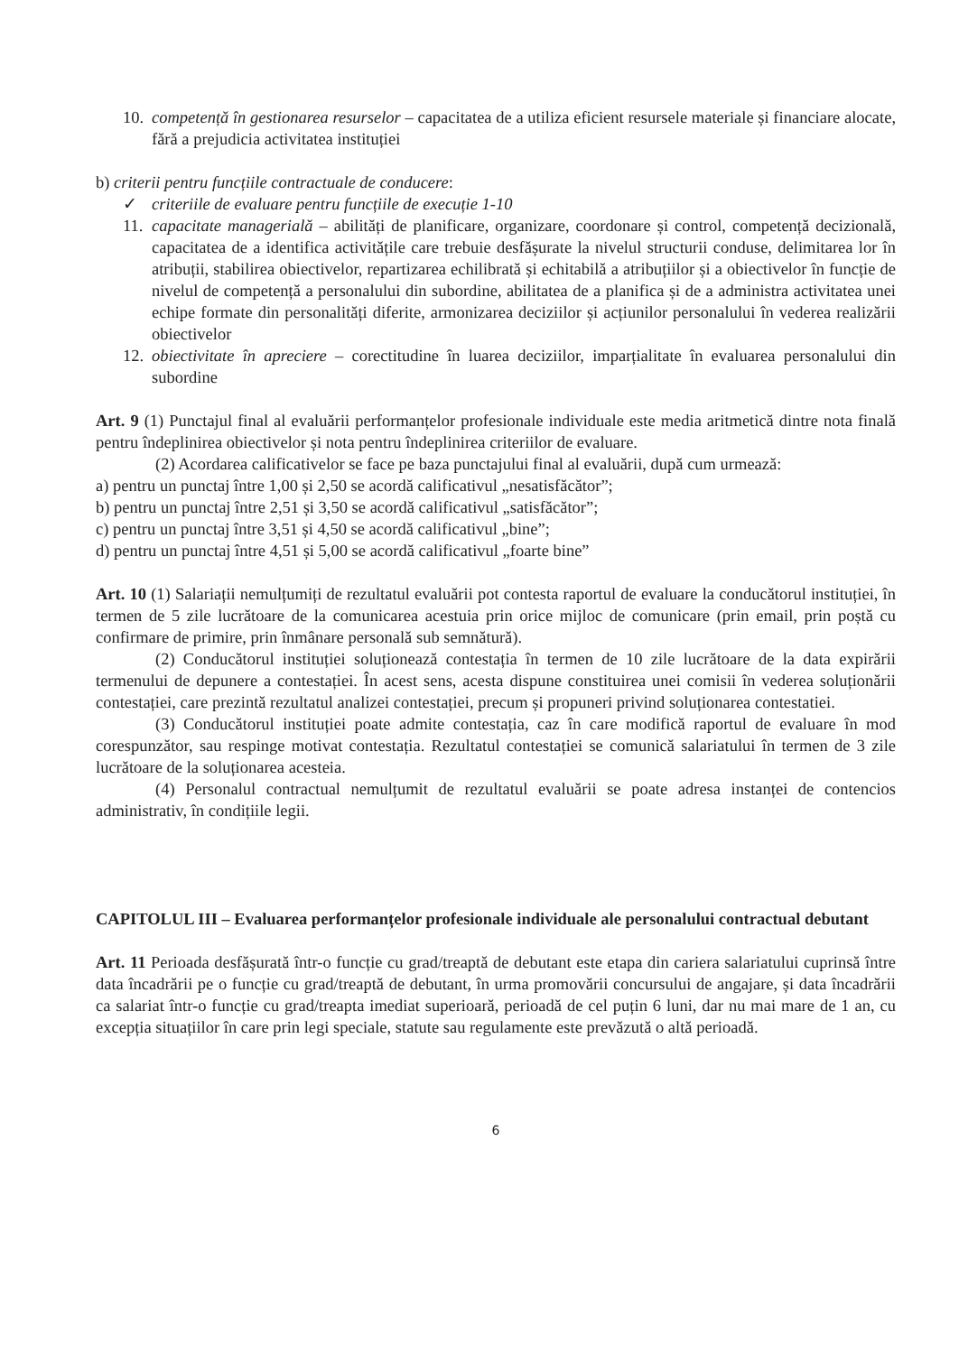10. competență în gestionarea resurselor – capacitatea de a utiliza eficient resursele materiale și financiare alocate, fără a prejudicia activitatea instituției
b) criterii pentru funcțiile contractuale de conducere:
✓ criteriile de evaluare pentru funcțiile de execuție 1-10
11. capacitate managerială – abilități de planificare, organizare, coordonare și control, competență decizională, capacitatea de a identifica activitățile care trebuie desfășurate la nivelul structurii conduse, delimitarea lor în atribuții, stabilirea obiectivelor, repartizarea echilibrată și echitabilă a atribuțiilor și a obiectivelor în funcție de nivelul de competență a personalului din subordine, abilitatea de a planifica și de a administra activitatea unei echipe formate din personalități diferite, armonizarea deciziilor și acțiunilor personalului în vederea realizării obiectivelor
12. obiectivitate în apreciere – corectitudine în luarea deciziilor, imparțialitate în evaluarea personalului din subordine
Art. 9 (1) Punctajul final al evaluării performanțelor profesionale individuale este media aritmetică dintre nota finală pentru îndeplinirea obiectivelor și nota pentru îndeplinirea criteriilor de evaluare.
(2) Acordarea calificativelor se face pe baza punctajului final al evaluării, după cum urmează:
a) pentru un punctaj între 1,00 și 2,50 se acordă calificativul „nesatisfăcător”;
b) pentru un punctaj între 2,51 și 3,50 se acordă calificativul „satisfăcător”;
c) pentru un punctaj între 3,51 și 4,50 se acordă calificativul „bine”;
d) pentru un punctaj între 4,51 și 5,00 se acordă calificativul „foarte bine”
Art. 10 (1) Salariații nemulțumiți de rezultatul evaluării pot contesta raportul de evaluare la conducătorul instituției, în termen de 5 zile lucrătoare de la comunicarea acestuia prin orice mijloc de comunicare (prin email, prin poștă cu confirmare de primire, prin înmânare personală sub semnătură).
(2) Conducătorul instituției soluționează contestația în termen de 10 zile lucrătoare de la data expirării termenului de depunere a contestației. În acest sens, acesta dispune constituirea unei comisii în vederea soluționării contestației, care prezintă rezultatul analizei contestației, precum și propuneri privind soluționarea contestatiei.
(3) Conducătorul instituției poate admite contestația, caz în care modifică raportul de evaluare în mod corespunzător, sau respinge motivat contestația. Rezultatul contestației se comunică salariatului în termen de 3 zile lucrătoare de la soluționarea acesteia.
(4) Personalul contractual nemulțumit de rezultatul evaluării se poate adresa instanței de contencios administrativ, în condițiile legii.
CAPITOLUL III – Evaluarea performanțelor profesionale individuale ale personalului contractual debutant
Art. 11 Perioada desfășurată într-o funcție cu grad/treaptă de debutant este etapa din cariera salariatului cuprinsă între data încadrării pe o funcție cu grad/treaptă de debutant, în urma promovării concursului de angajare, și data încadrării ca salariat într-o funcție cu grad/treapta imediat superioară, perioadă de cel puțin 6 luni, dar nu mai mare de 1 an, cu excepția situațiilor în care prin legi speciale, statute sau regulamente este prevăzută o altă perioadă.
6